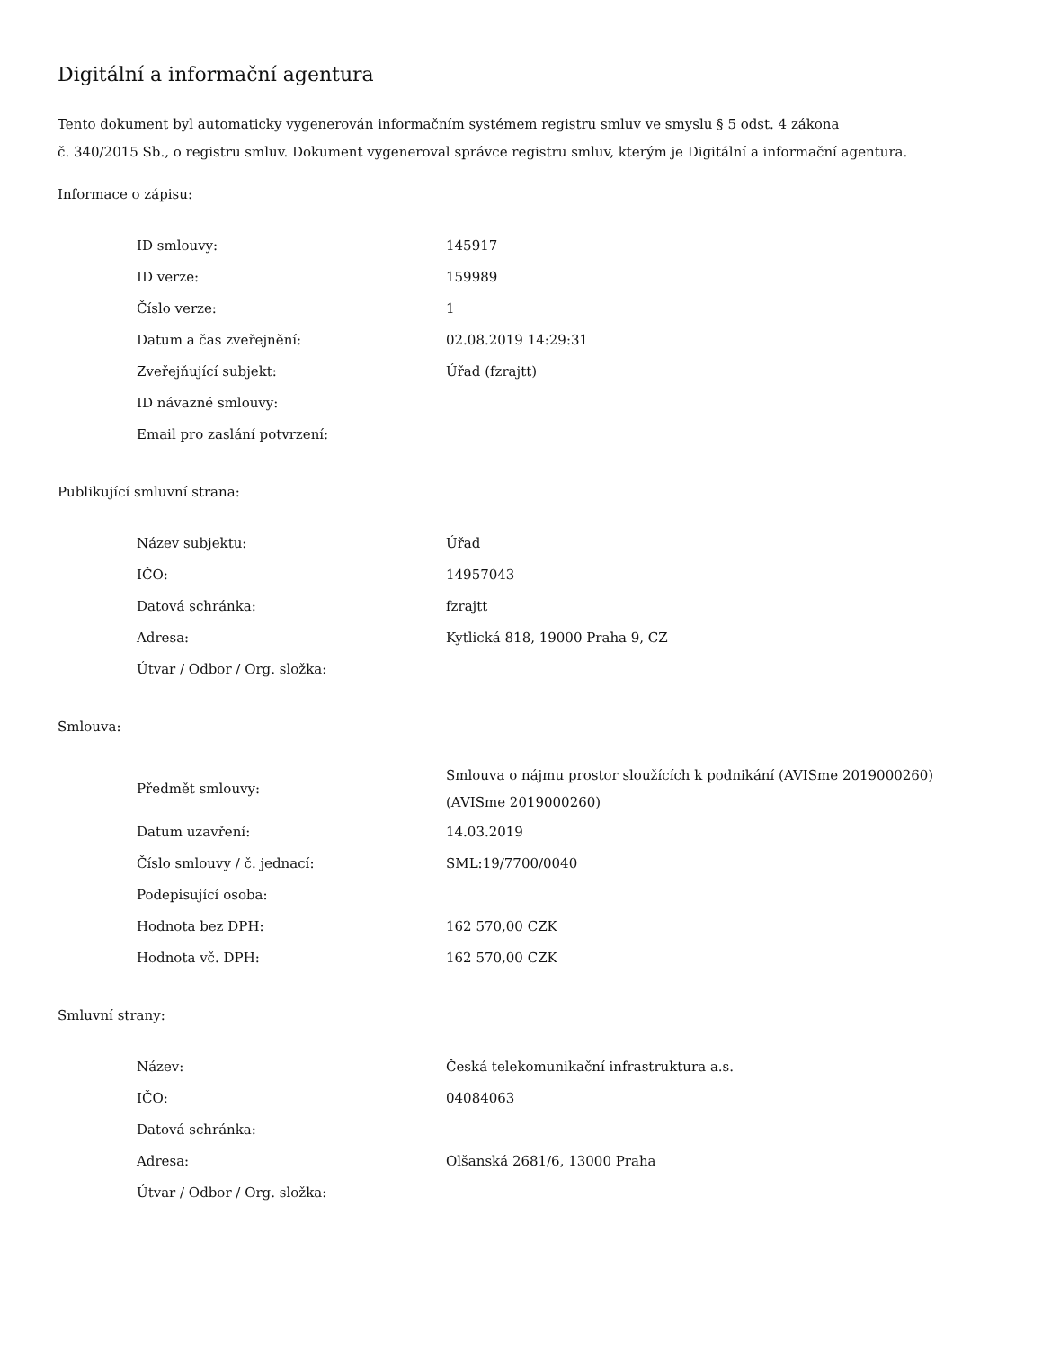Digitální a informační agentura
Tento dokument byl automaticky vygenerován informačním systémem registru smluv ve smyslu § 5 odst. 4 zákona
č. 340/2015 Sb., o registru smluv. Dokument vygeneroval správce registru smluv, kterým je Digitální a informační agentura.
Informace o zápisu:
| ID smlouvy: | 145917 |
| ID verze: | 159989 |
| Číslo verze: | 1 |
| Datum a čas zveřejnění: | 02.08.2019 14:29:31 |
| Zveřejňující subjekt: | Úřad (fzrajtt) |
| ID návazné smlouvy: | |
| Email pro zaslání potvrzení: | |
Publikující smluvní strana:
| Název subjektu: | Úřad |
| IČO: | 14957043 |
| Datová schránka: | fzrajtt |
| Adresa: | Kytlická 818, 19000 Praha 9, CZ |
| Útvar / Odbor / Org. složka: | |
Smlouva:
| Předmět smlouvy: | Smlouva o nájmu prostor sloužících k podnikání (AVISme 2019000260) (AVISme 2019000260) |
| Datum uzavření: | 14.03.2019 |
| Číslo smlouvy / č. jednací: | SML:19/7700/0040 |
| Podepisující osoba: | |
| Hodnota bez DPH: | 162 570,00 CZK |
| Hodnota vč. DPH: | 162 570,00 CZK |
Smluvní strany:
| Název: | Česká telekomunikační infrastruktura a.s. |
| IČO: | 04084063 |
| Datová schránka: | |
| Adresa: | Olšanská 2681/6, 13000 Praha |
| Útvar / Odbor / Org. složka: | |